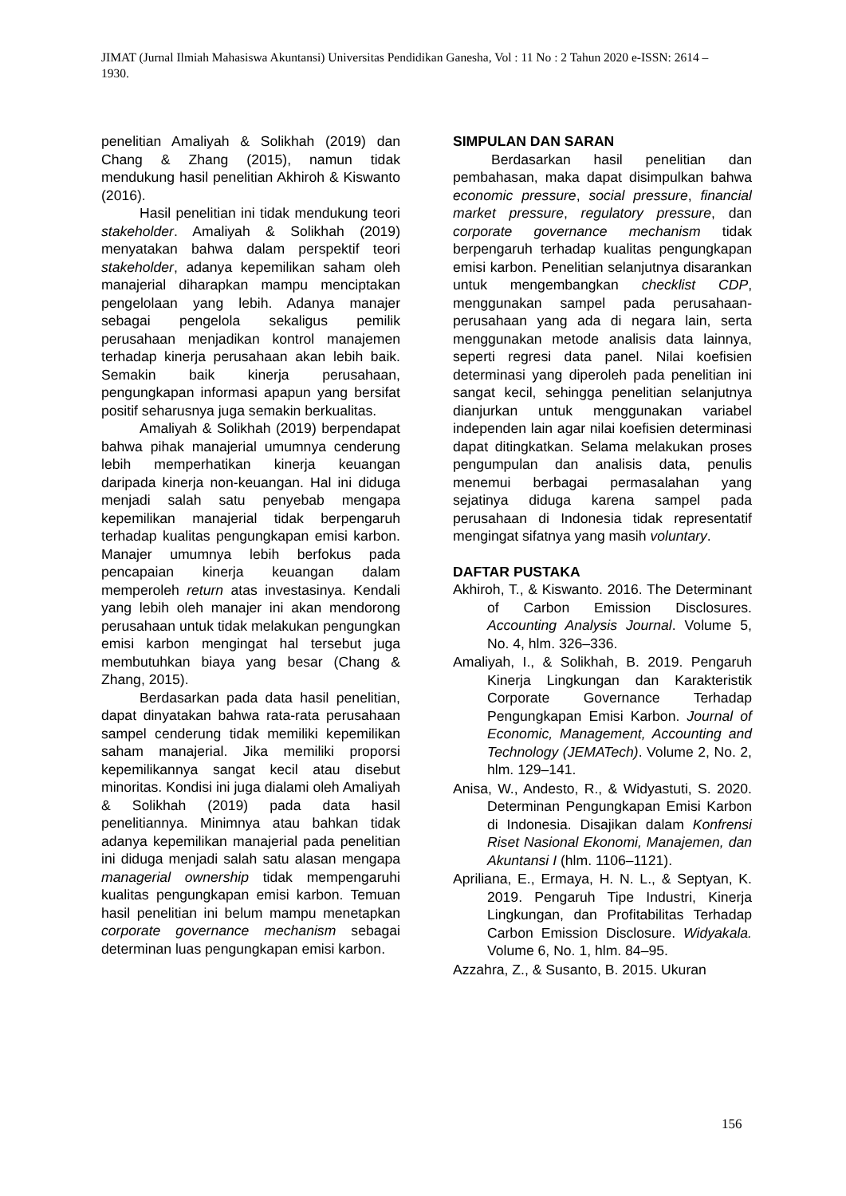JIMAT (Jurnal Ilmiah Mahasiswa Akuntansi) Universitas Pendidikan Ganesha, Vol : 11 No : 2 Tahun 2020 e-ISSN: 2614 – 1930.
penelitian Amaliyah & Solikhah (2019) dan Chang & Zhang (2015), namun tidak mendukung hasil penelitian Akhiroh & Kiswanto (2016).
Hasil penelitian ini tidak mendukung teori stakeholder. Amaliyah & Solikhah (2019) menyatakan bahwa dalam perspektif teori stakeholder, adanya kepemilikan saham oleh manajerial diharapkan mampu menciptakan pengelolaan yang lebih. Adanya manajer sebagai pengelola sekaligus pemilik perusahaan menjadikan kontrol manajemen terhadap kinerja perusahaan akan lebih baik. Semakin baik kinerja perusahaan, pengungkapan informasi apapun yang bersifat positif seharusnya juga semakin berkualitas.
Amaliyah & Solikhah (2019) berpendapat bahwa pihak manajerial umumnya cenderung lebih memperhatikan kinerja keuangan daripada kinerja non-keuangan. Hal ini diduga menjadi salah satu penyebab mengapa kepemilikan manajerial tidak berpengaruh terhadap kualitas pengungkapan emisi karbon. Manajer umumnya lebih berfokus pada pencapaian kinerja keuangan dalam memperoleh return atas investasinya. Kendali yang lebih oleh manajer ini akan mendorong perusahaan untuk tidak melakukan pengungkan emisi karbon mengingat hal tersebut juga membutuhkan biaya yang besar (Chang & Zhang, 2015).
Berdasarkan pada data hasil penelitian, dapat dinyatakan bahwa rata-rata perusahaan sampel cenderung tidak memiliki kepemilikan saham manajerial. Jika memiliki proporsi kepemilikannya sangat kecil atau disebut minoritas. Kondisi ini juga dialami oleh Amaliyah & Solikhah (2019) pada data hasil penelitiannya. Minimnya atau bahkan tidak adanya kepemilikan manajerial pada penelitian ini diduga menjadi salah satu alasan mengapa managerial ownership tidak mempengaruhi kualitas pengungkapan emisi karbon. Temuan hasil penelitian ini belum mampu menetapkan corporate governance mechanism sebagai determinan luas pengungkapan emisi karbon.
SIMPULAN DAN SARAN
Berdasarkan hasil penelitian dan pembahasan, maka dapat disimpulkan bahwa economic pressure, social pressure, financial market pressure, regulatory pressure, dan corporate governance mechanism tidak berpengaruh terhadap kualitas pengungkapan emisi karbon. Penelitian selanjutnya disarankan untuk mengembangkan checklist CDP, menggunakan sampel pada perusahaan-perusahaan yang ada di negara lain, serta menggunakan metode analisis data lainnya, seperti regresi data panel. Nilai koefisien determinasi yang diperoleh pada penelitian ini sangat kecil, sehingga penelitian selanjutnya dianjurkan untuk menggunakan variabel independen lain agar nilai koefisien determinasi dapat ditingkatkan. Selama melakukan proses pengumpulan dan analisis data, penulis menemui berbagai permasalahan yang sejatinya diduga karena sampel pada perusahaan di Indonesia tidak representatif mengingat sifatnya yang masih voluntary.
DAFTAR PUSTAKA
Akhiroh, T., & Kiswanto. 2016. The Determinant of Carbon Emission Disclosures. Accounting Analysis Journal. Volume 5, No. 4, hlm. 326–336.
Amaliyah, I., & Solikhah, B. 2019. Pengaruh Kinerja Lingkungan dan Karakteristik Corporate Governance Terhadap Pengungkapan Emisi Karbon. Journal of Economic, Management, Accounting and Technology (JEMATech). Volume 2, No. 2, hlm. 129–141.
Anisa, W., Andesto, R., & Widyastuti, S. 2020. Determinan Pengungkapan Emisi Karbon di Indonesia. Disajikan dalam Konfrensi Riset Nasional Ekonomi, Manajemen, dan Akuntansi I (hlm. 1106–1121).
Apriliana, E., Ermaya, H. N. L., & Septyan, K. 2019. Pengaruh Tipe Industri, Kinerja Lingkungan, dan Profitabilitas Terhadap Carbon Emission Disclosure. Widyakala. Volume 6, No. 1, hlm. 84–95.
Azzahra, Z., & Susanto, B. 2015. Ukuran
156